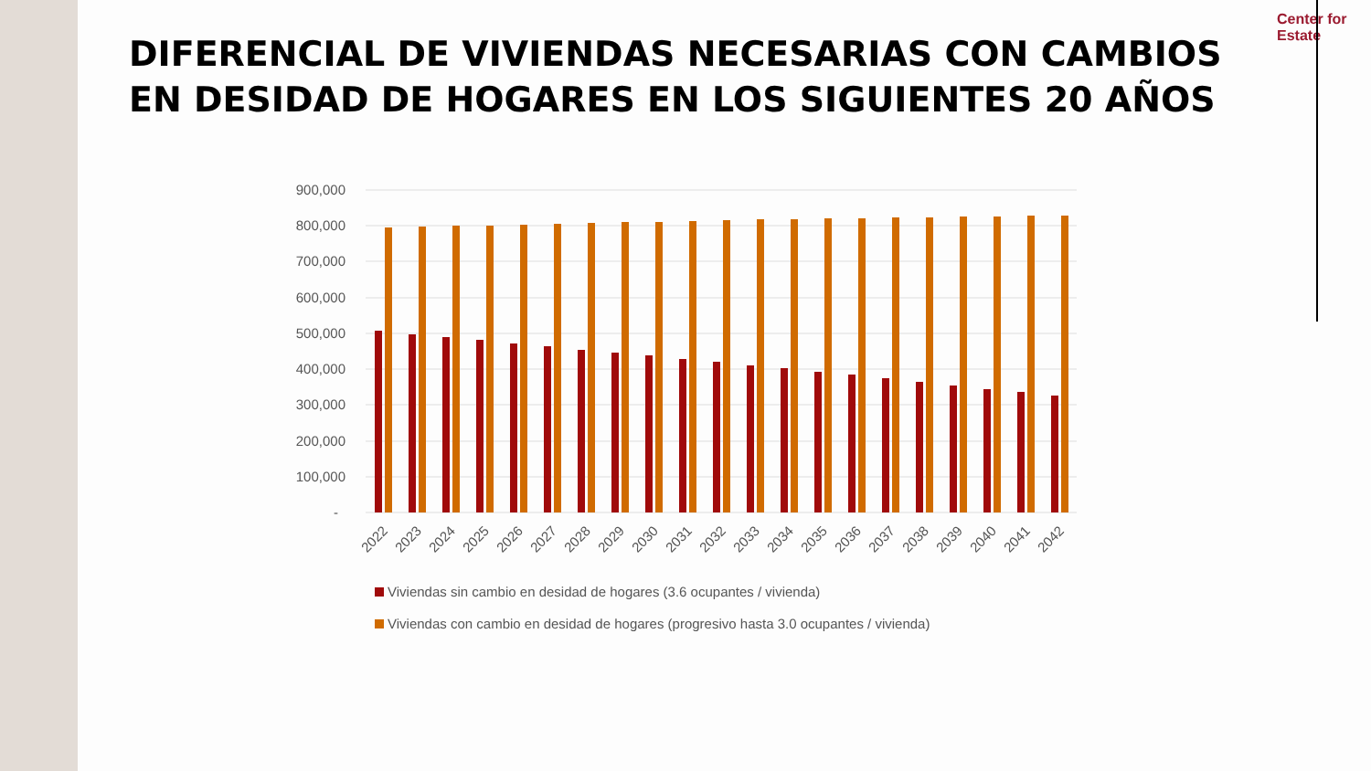DIFERENCIAL DE VIVIENDAS NECESARIAS CON CAMBIOS EN DESIDAD DE HOGARES EN LOS SIGUIENTES 20 AÑOS
Center for
Estate
900,000
800,000
700,000
600,000
500,000
400,000
300,000
200,000
100,000
-
2022
2023
2024
2025
2026
2027
2028
2029
2030
2031
2032
2033
2034
2035
2036
2037
2038
2039
2040
2041
2042
Viviendas sin cambio en desidad de hogares (3.6 ocupantes / vivienda)
Viviendas con cambio en desidad de hogares (progresivo hasta 3.0 ocupantes / vivienda)